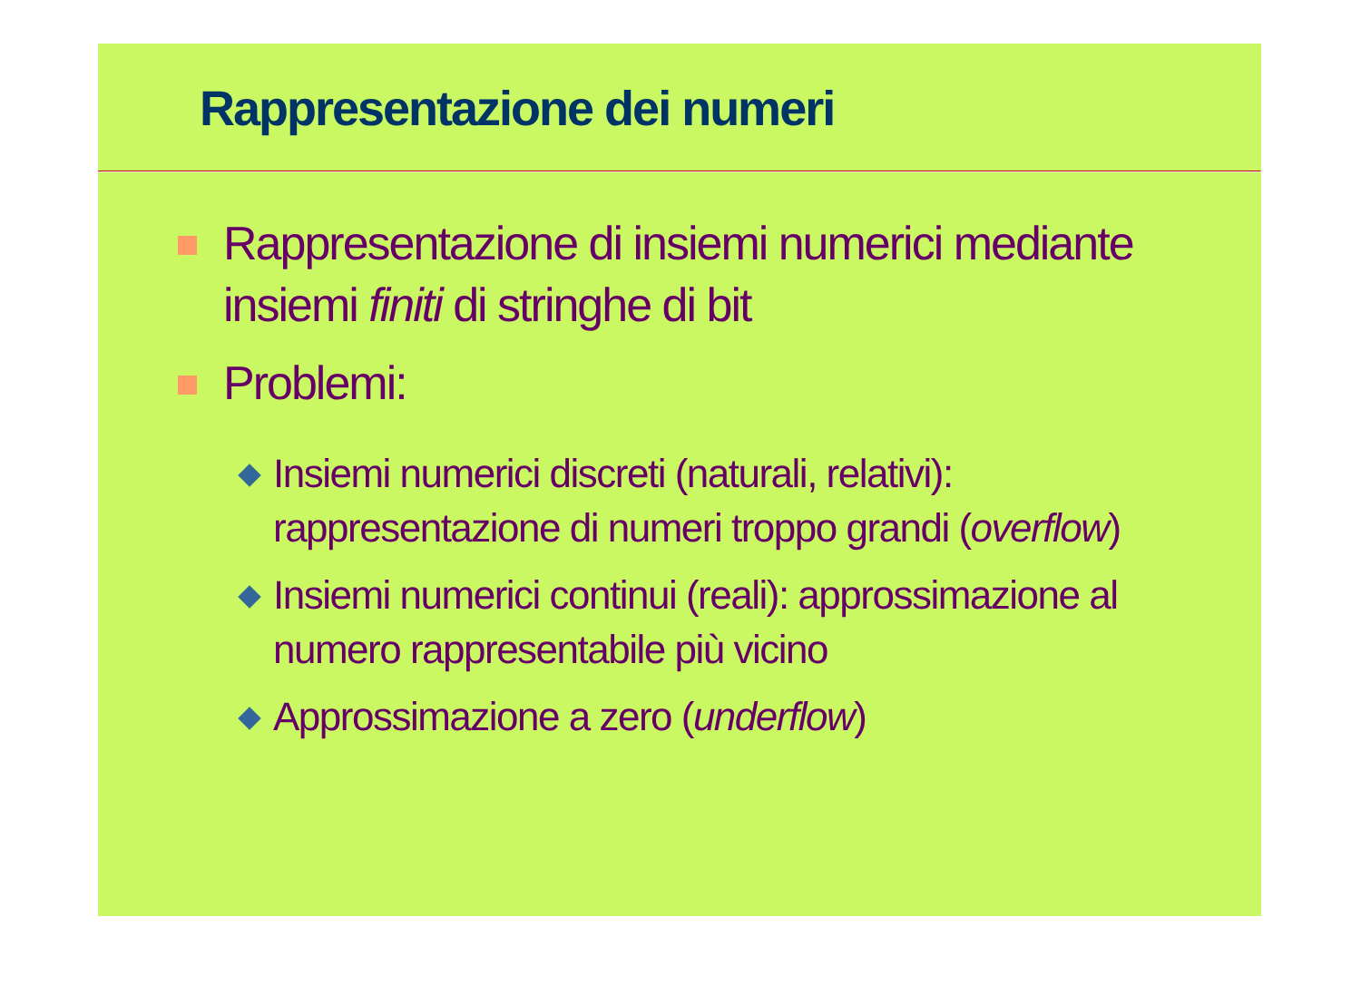Rappresentazione dei numeri
Rappresentazione di insiemi numerici mediante insiemi finiti di stringhe di bit
Problemi:
Insiemi numerici discreti (naturali, relativi): rappresentazione di numeri troppo grandi (overflow)
Insiemi numerici continui (reali): approssimazione al numero rappresentabile più vicino
Approssimazione a zero (underflow)